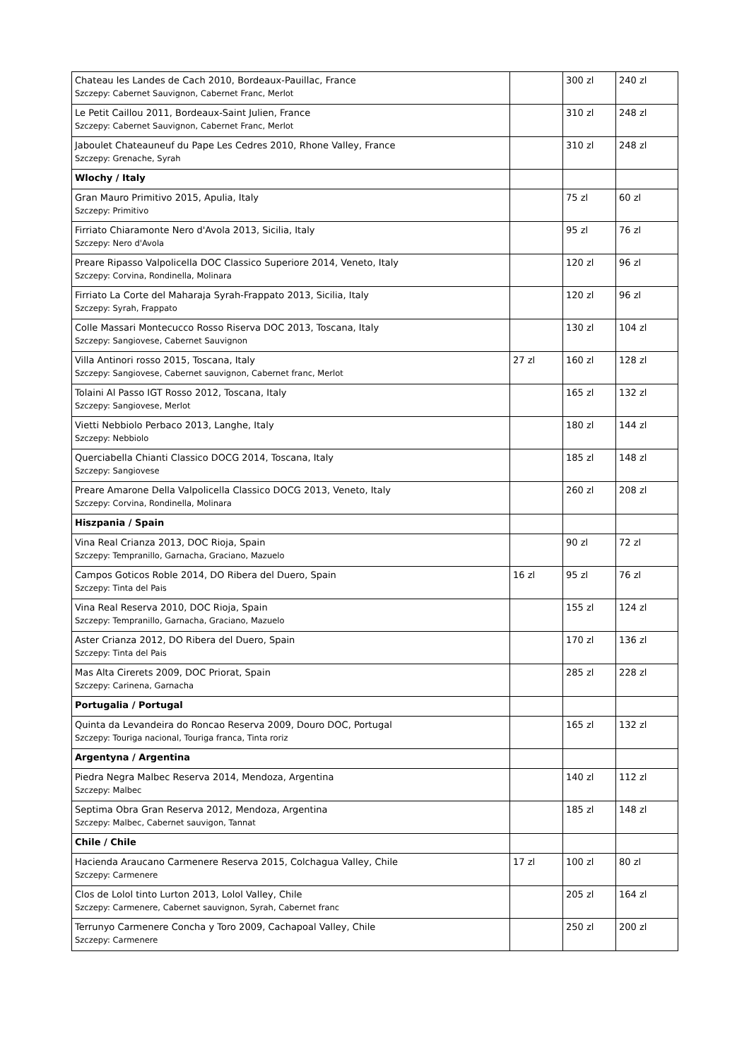| Chateau les Landes de Cach 2010, Bordeaux-Pauillac, France Szczepy: Cabernet Sauvignon, Cabernet Franc, Merlot | | 300 zl | 240 zl |
| Le Petit Caillou 2011, Bordeaux-Saint Julien, France Szczepy: Cabernet Sauvignon, Cabernet Franc, Merlot | | 310 zl | 248 zl |
| Jaboulet Chateauneuf du Pape Les Cedres 2010, Rhone Valley, France Szczepy: Grenache, Syrah | | 310 zl | 248 zl |
| Wlochy / Italy | | | |
| Gran Mauro Primitivo 2015, Apulia, Italy Szczepy: Primitivo | | 75 zl | 60 zl |
| Firriato Chiaramonte Nero d'Avola 2013, Sicilia, Italy Szczepy: Nero d'Avola | | 95 zl | 76 zl |
| Preare Ripasso Valpolicella DOC Classico Superiore 2014, Veneto, Italy Szczepy: Corvina, Rondinella, Molinara | | 120 zl | 96 zl |
| Firriato La Corte del Maharaja Syrah-Frappato 2013, Sicilia, Italy Szczepy: Syrah, Frappato | | 120 zl | 96 zl |
| Colle Massari Montecucco Rosso Riserva DOC 2013, Toscana, Italy Szczepy: Sangiovese, Cabernet Sauvignon | | 130 zl | 104 zl |
| Villa Antinori rosso 2015, Toscana, Italy Szczepy: Sangiovese, Cabernet sauvignon, Cabernet franc, Merlot | 27 zl | 160 zl | 128 zl |
| Tolaini Al Passo IGT Rosso 2012, Toscana, Italy Szczepy: Sangiovese, Merlot | | 165 zl | 132 zl |
| Vietti Nebbiolo Perbaco 2013, Langhe, Italy Szczepy: Nebbiolo | | 180 zl | 144 zl |
| Querciabella Chianti Classico DOCG 2014, Toscana, Italy Szczepy: Sangiovese | | 185 zl | 148 zl |
| Preare Amarone Della Valpolicella Classico DOCG 2013, Veneto, Italy Szczepy: Corvina, Rondinella, Molinara | | 260 zl | 208 zl |
| Hiszpania / Spain | | | |
| Vina Real Crianza 2013, DOC Rioja, Spain Szczepy: Tempranillo, Garnacha, Graciano, Mazuelo | | 90 zl | 72 zl |
| Campos Goticos Roble 2014, DO Ribera del Duero, Spain Szczepy: Tinta del Pais | 16 zl | 95 zl | 76 zl |
| Vina Real Reserva 2010, DOC Rioja, Spain Szczepy: Tempranillo, Garnacha, Graciano, Mazuelo | | 155 zl | 124 zl |
| Aster Crianza 2012, DO Ribera del Duero, Spain Szczepy: Tinta del Pais | | 170 zl | 136 zl |
| Mas Alta Cirerets 2009, DOC Priorat, Spain Szczepy: Carinena, Garnacha | | 285 zl | 228 zl |
| Portugalia / Portugal | | | |
| Quinta da Levandeira do Roncao Reserva 2009, Douro DOC, Portugal Szczepy: Touriga nacional, Touriga franca, Tinta roriz | | 165 zl | 132 zl |
| Argentyna / Argentina | | | |
| Piedra Negra Malbec Reserva 2014, Mendoza, Argentina Szczepy: Malbec | | 140 zl | 112 zl |
| Septima Obra Gran Reserva 2012, Mendoza, Argentina Szczepy: Malbec, Cabernet sauvigon, Tannat | | 185 zl | 148 zl |
| Chile / Chile | | | |
| Hacienda Araucano Carmenere Reserva 2015, Colchagua Valley, Chile Szczepy: Carmenere | 17 zl | 100 zl | 80 zl |
| Clos de Lolol tinto Lurton 2013, Lolol Valley, Chile Szczepy: Carmenere, Cabernet sauvignon, Syrah, Cabernet franc | | 205 zl | 164 zl |
| Terrunyo Carmenere Concha y Toro 2009, Cachapoal Valley, Chile Szczepy: Carmenere | | 250 zl | 200 zl |